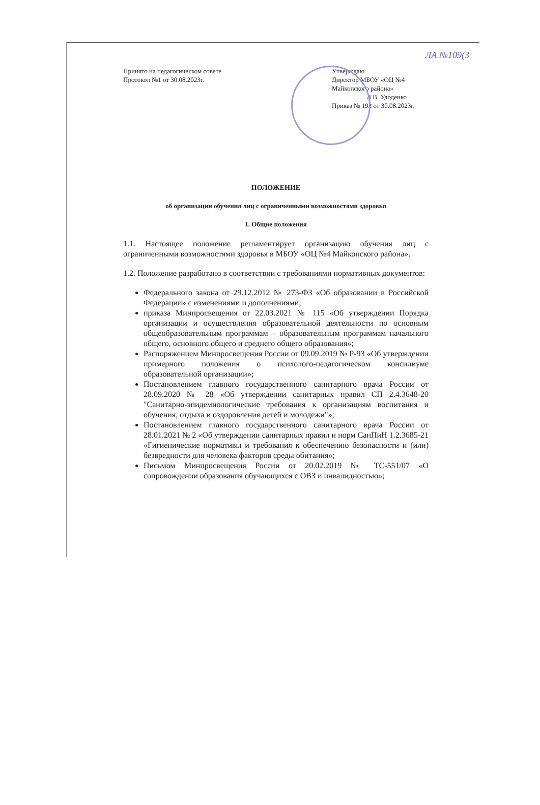ЛА №109(3
Принято на педагогическом совете
Протокол №1 от 30.08.2023г.
Утверждаю
Директор МБОУ «ОЦ №4
Майкопского района»
__________ Л.В. Удоденко
Приказ № 192 от 30.08.2023г.
ПОЛОЖЕНИЕ
об организации обучения лиц с ограниченными возможностями здоровья
1. Общие положения
1.1. Настоящее положение регламентирует организацию обучения лиц с ограниченными возможностями здоровья в МБОУ «ОЦ №4 Майкопского района».
1.2. Положение разработано в соответствии с требованиями нормативных документов:
Федерального закона от 29.12.2012 № 273-ФЗ «Об образовании в Российской Федерации» с изменениями и дополнениями;
приказа Минпросвещения от 22.03.2021 № 115 «Об утверждении Порядка организации и осуществления образовательной деятельности по основным общеобразовательным программам – образовательным программам начального общего, основного общего и среднего общего образования»;
Распоряжением Минпросвещения России от 09.09.2019 № Р-93 «Об утверждении примерного положения о психолого-педагогическом консилиуме образовательной организации»;
Постановлением главного государственного санитарного врача России от 28.09.2020 № 28 «Об утверждении санитарных правил СП 2.4.3648-20 "Санитарно-эпидемиологические требования к организациям воспитания и обучения, отдыха и оздоровления детей и молодежи"»;
Постановлением главного государственного санитарного врача России от 28.01.2021 № 2 «Об утверждении санитарных правил и норм СанПиН 1.2.3685-21 «Гигиенические нормативы и требования к обеспечению безопасности и (или) безвредности для человека факторов среды обитания»;
Письмом Минпросвещения России от 20.02.2019 № ТС-551/07 «О сопровождении образования обучающихся с ОВЗ и инвалидностью»;